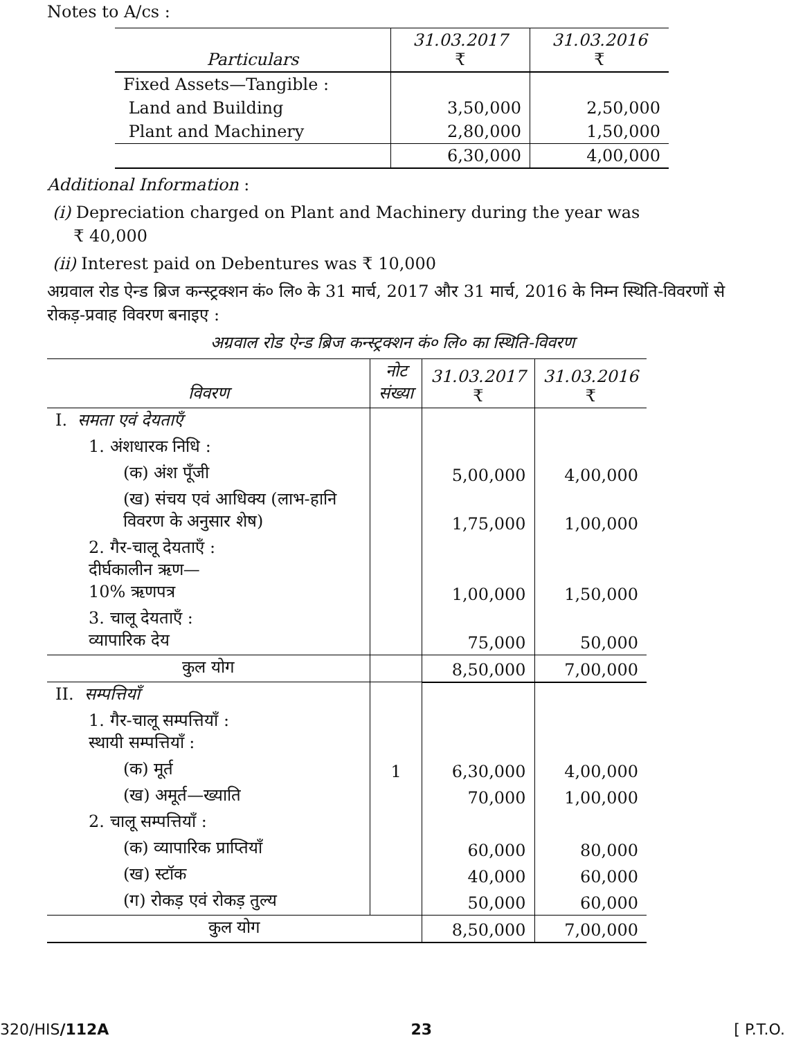Notes to A/cs :
| Particulars | 31.03.2017 ₹ | 31.03.2016 ₹ |
| --- | --- | --- |
| Fixed Assets—Tangible : | | |
| Land and Building | 3,50,000 | 2,50,000 |
| Plant and Machinery | 2,80,000 | 1,50,000 |
| | 6,30,000 | 4,00,000 |
Additional Information :
(i) Depreciation charged on Plant and Machinery during the year was
₹ 40,000
(ii) Interest paid on Debentures was ₹ 10,000
अग्रवाल रोड ऐन्ड ब्रिज कन्स्ट्रक्शन कं० लि० के 31 मार्च, 2017 और 31 मार्च, 2016 के निम्न स्थिति-विवरणों से रोकड़-प्रवाह विवरण बनाइए :
अग्रवाल रोड ऐन्ड ब्रिज कन्स्ट्रक्शन कं० लि० का स्थिति-विवरण
| विवरण | नोट संख्या | 31.03.2017 ₹ | 31.03.2016 ₹ |
| --- | --- | --- | --- |
| I. समता एवं देयताएँ | | | |
| 1. अंशधारक निधि : | | | |
| (क) अंश पूँजी | | 5,00,000 | 4,00,000 |
| (ख) संचय एवं आधिक्य (लाभ-हानि विवरण के अनुसार शेष) | | 1,75,000 | 1,00,000 |
| 2. गैर-चालू देयताएँ : दीर्घकालीन ऋण— 10% ऋणपत्र | | 1,00,000 | 1,50,000 |
| 3. चालू देयताएँ : व्यापारिक देय | | 75,000 | 50,000 |
| कुल योग | | 8,50,000 | 7,00,000 |
| II. सम्पत्तियाँ | | | |
| 1. गैर-चालू सम्पत्तियाँ : स्थायी सम्पत्तियाँ : | | | |
| (क) मूर्त | 1 | 6,30,000 | 4,00,000 |
| (ख) अमूर्त—ख्याति | | 70,000 | 1,00,000 |
| 2. चालू सम्पत्तियाँ : | | | |
| (क) व्यापारिक प्राप्तियाँ | | 60,000 | 80,000 |
| (ख) स्टॉक | | 40,000 | 60,000 |
| (ग) रोकड़ एवं रोकड़ तुल्य | | 50,000 | 60,000 |
| कुल योग | | 8,50,000 | 7,00,000 |
320/HIS/112A 23 [ P.T.O.